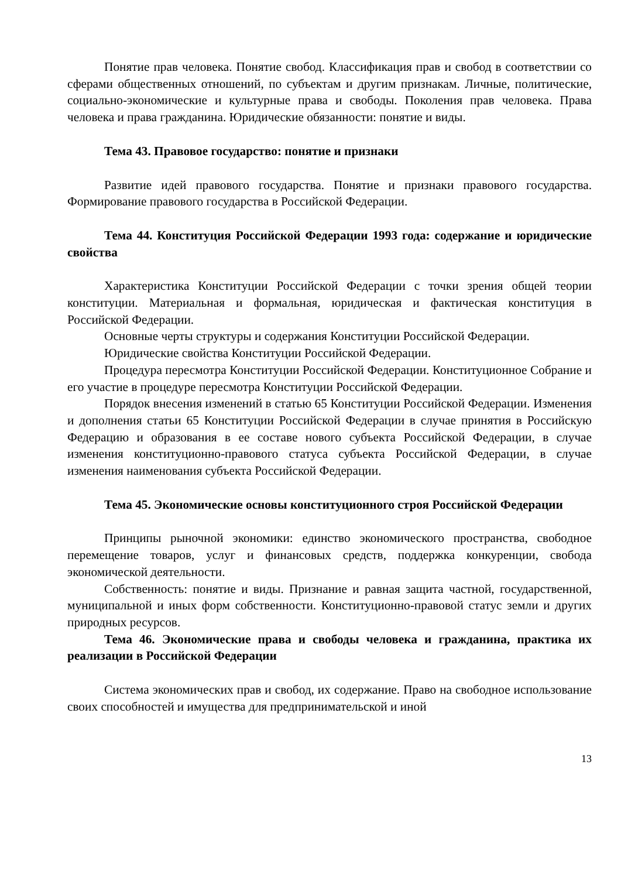Понятие прав человека. Понятие свобод. Классификация прав и свобод в соответствии со сферами общественных отношений, по субъектам и другим признакам. Личные, политические, социально-экономические и культурные права и свободы. Поколения прав человека. Права человека и права гражданина. Юридические обязанности: понятие и виды.
Тема 43. Правовое государство: понятие и признаки
Развитие идей правового государства. Понятие и признаки правового государства. Формирование правового государства в Российской Федерации.
Тема 44. Конституция Российской Федерации 1993 года: содержание и юридические свойства
Характеристика Конституции Российской Федерации с точки зрения общей теории конституции. Материальная и формальная, юридическая и фактическая конституция в Российской Федерации.
Основные черты структуры и содержания Конституции Российской Федерации.
Юридические свойства Конституции Российской Федерации.
Процедура пересмотра Конституции Российской Федерации. Конституционное Собрание и его участие в процедуре пересмотра Конституции Российской Федерации.
Порядок внесения изменений в статью 65 Конституции Российской Федерации. Изменения и дополнения статьи 65 Конституции Российской Федерации в случае принятия в Российскую Федерацию и образования в ее составе нового субъекта Российской Федерации, в случае изменения конституционно-правового статуса субъекта Российской Федерации, в случае изменения наименования субъекта Российской Федерации.
Тема 45. Экономические основы конституционного строя Российской Федерации
Принципы рыночной экономики: единство экономического пространства, свободное перемещение товаров, услуг и финансовых средств, поддержка конкуренции, свобода экономической деятельности.
Собственность: понятие и виды. Признание и равная защита частной, государственной, муниципальной и иных форм собственности. Конституционно-правовой статус земли и других природных ресурсов.
Тема 46. Экономические права и свободы человека и гражданина, практика их реализации в Российской Федерации
Система экономических прав и свобод, их содержание. Право на свободное использование своих способностей и имущества для предпринимательской и иной
13